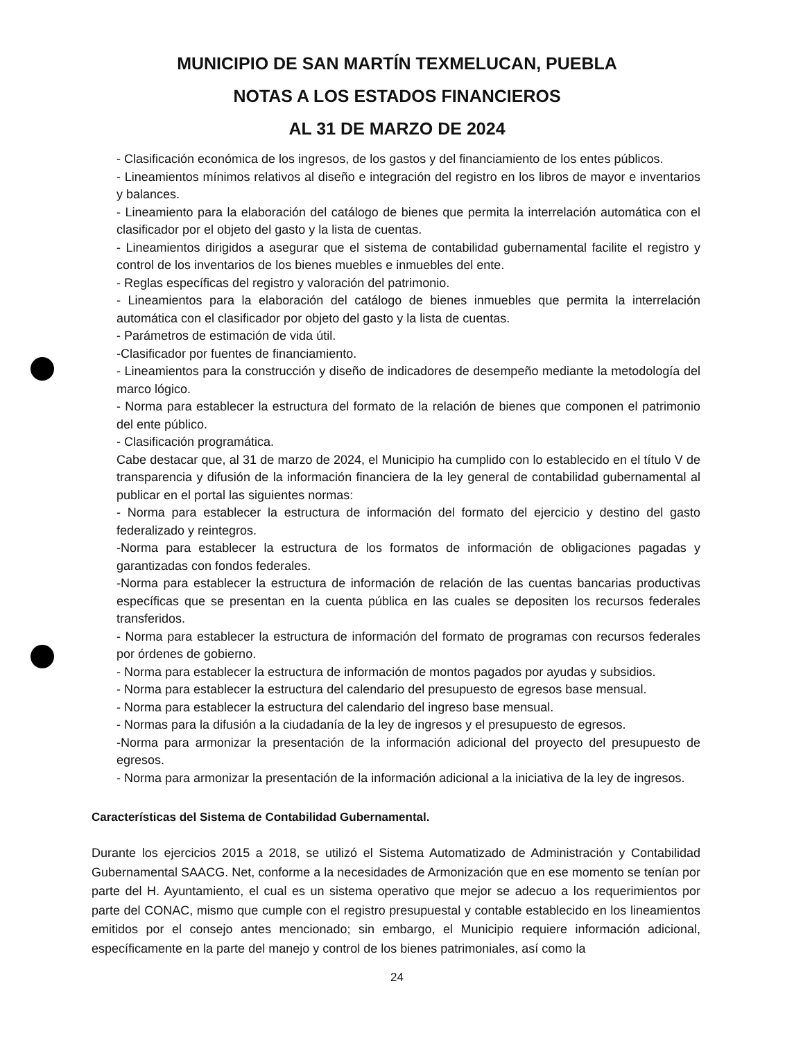MUNICIPIO DE SAN MARTÍN TEXMELUCAN, PUEBLA
NOTAS A LOS ESTADOS FINANCIEROS
AL 31 DE MARZO DE 2024
- Clasificación económica de los ingresos, de los gastos y del financiamiento de los entes públicos.
- Lineamientos mínimos relativos al diseño e integración del registro en los libros de mayor e inventarios y balances.
- Lineamiento para la elaboración del catálogo de bienes que permita la interrelación automática con el clasificador por el objeto del gasto y la lista de cuentas.
- Lineamientos dirigidos a asegurar que el sistema de contabilidad gubernamental facilite el registro y control de los inventarios de los bienes muebles e inmuebles del ente.
- Reglas específicas del registro y valoración del patrimonio.
- Lineamientos para la elaboración del catálogo de bienes inmuebles que permita la interrelación automática con el clasificador por objeto del gasto y la lista de cuentas.
- Parámetros de estimación de vida útil.
-Clasificador por fuentes de financiamiento.
- Lineamientos para la construcción y diseño de indicadores de desempeño mediante la metodología del marco lógico.
- Norma para establecer la estructura del formato de la relación de bienes que componen el patrimonio del ente público.
- Clasificación programática.
Cabe destacar que, al 31 de marzo de 2024, el Municipio ha cumplido con lo establecido en el título V de transparencia y difusión de la información financiera de la ley general de contabilidad gubernamental al publicar en el portal las siguientes normas:
- Norma para establecer la estructura de información del formato del ejercicio y destino del gasto federalizado y reintegros.
-Norma para establecer la estructura de los formatos de información de obligaciones pagadas y garantizadas con fondos federales.
-Norma para establecer la estructura de información de relación de las cuentas bancarias productivas específicas que se presentan en la cuenta pública en las cuales se depositen los recursos federales transferidos.
- Norma para establecer la estructura de información del formato de programas con recursos federales por órdenes de gobierno.
- Norma para establecer la estructura de información de montos pagados por ayudas y subsidios.
- Norma para establecer la estructura del calendario del presupuesto de egresos base mensual.
- Norma para establecer la estructura del calendario del ingreso base mensual.
- Normas para la difusión a la ciudadanía de la ley de ingresos y el presupuesto de egresos.
-Norma para armonizar la presentación de la información adicional del proyecto del presupuesto de egresos.
- Norma para armonizar la presentación de la información adicional a la iniciativa de la ley de ingresos.
Características del Sistema de Contabilidad Gubernamental.
Durante los ejercicios 2015 a 2018, se utilizó el Sistema Automatizado de Administración y Contabilidad Gubernamental SAACG. Net, conforme a la necesidades de Armonización que en ese momento se tenían por parte del H. Ayuntamiento, el cual es un sistema operativo que mejor se adecuo a los requerimientos por parte del CONAC, mismo que cumple con el registro presupuestal y contable establecido en los lineamientos emitidos por el consejo antes mencionado; sin embargo, el Municipio requiere información adicional, específicamente en la parte del manejo y control de los bienes patrimoniales, así como la
24